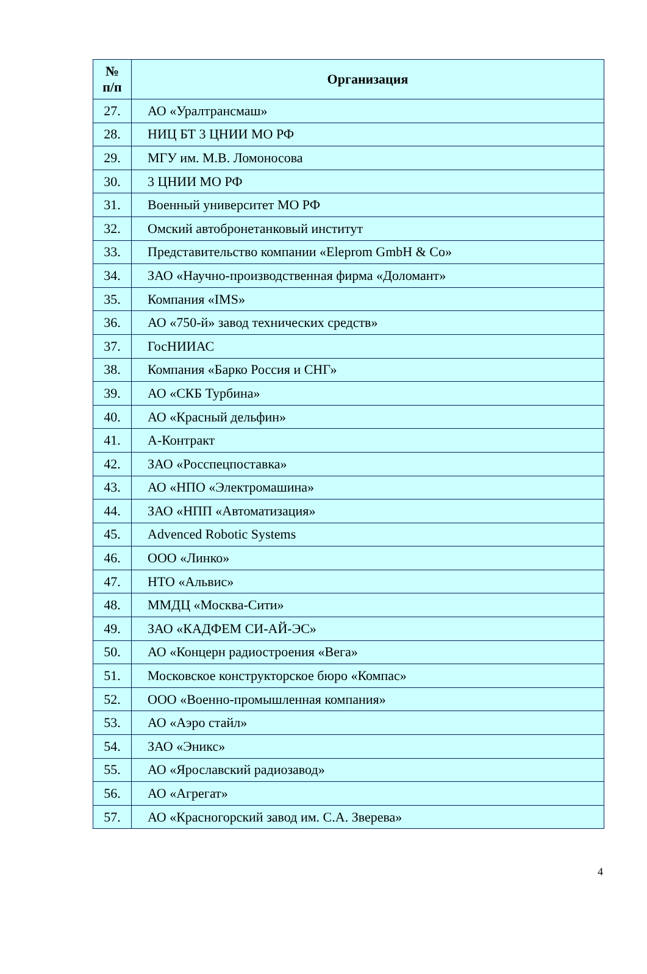| № п/п | Организация |
| --- | --- |
| 27. | АО «Уралтрансмаш» |
| 28. | НИЦ БТ 3 ЦНИИ МО РФ |
| 29. | МГУ им. М.В. Ломоносова |
| 30. | 3 ЦНИИ МО РФ |
| 31. | Военный университет МО РФ |
| 32. | Омский автобронетанковый институт |
| 33. | Представительство компании «Eleprom GmbH & Co» |
| 34. | ЗАО «Научно-производственная фирма «Доломант» |
| 35. | Компания «IMS» |
| 36. | АО «750-й» завод технических средств» |
| 37. | ГосНИИАС |
| 38. | Компания «Барко Россия и СНГ» |
| 39. | АО «СКБ Турбина» |
| 40. | АО «Красный дельфин» |
| 41. | А-Контракт |
| 42. | ЗАО «Росспецпоставка» |
| 43. | АО «НПО «Электромашина» |
| 44. | ЗАО «НПП «Автоматизация» |
| 45. | Advenced Robotic Systems |
| 46. | ООО «Линко» |
| 47. | НТО «Альвис» |
| 48. | ММДЦ «Москва-Сити» |
| 49. | ЗАО «КАДФЕМ СИ-АЙ-ЭС» |
| 50. | АО «Концерн радиостроения «Вега» |
| 51. | Московское конструкторское бюро «Компас» |
| 52. | ООО «Военно-промышленная компания» |
| 53. | АО «Аэро стайл» |
| 54. | ЗАО «Эникс» |
| 55. | АО «Ярославский радиозавод» |
| 56. | АО «Агрегат» |
| 57. | АО «Красногорский завод им. С.А. Зверева» |
4